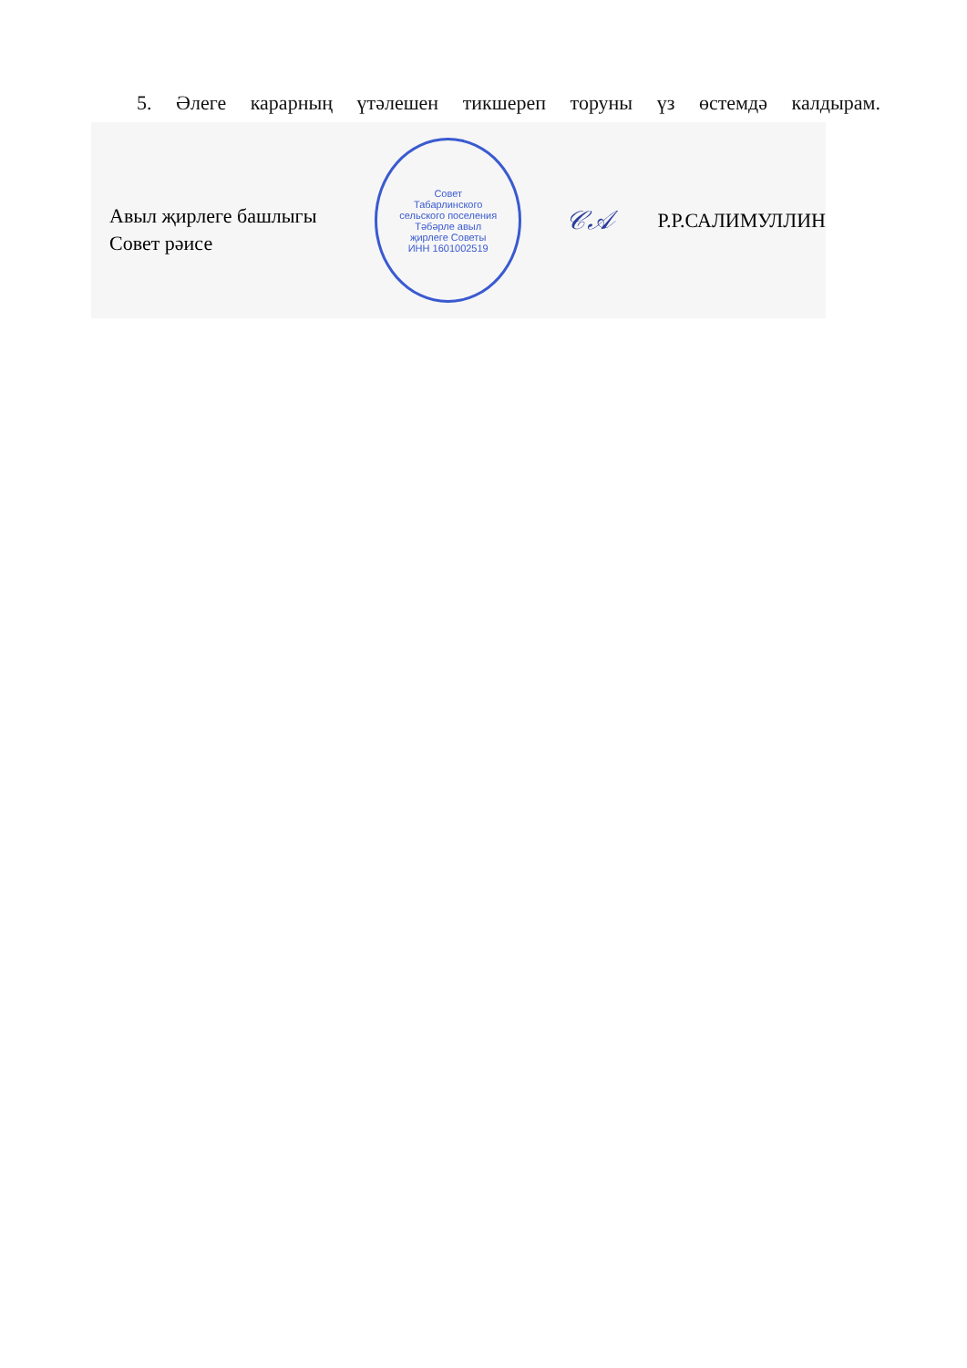5. Әлеге карарның үтәлешен тикшереп торуны үз өстемдә калдырам.
Авыл җирлеге башлыгы
Совет рәисе
Совет
Табарлинского
сельского поселения
Тәбәрле авыл
җирлеге Советы
ИНН 1601002519
𝒞𝒜
Р.Р.САЛИМУЛЛИН